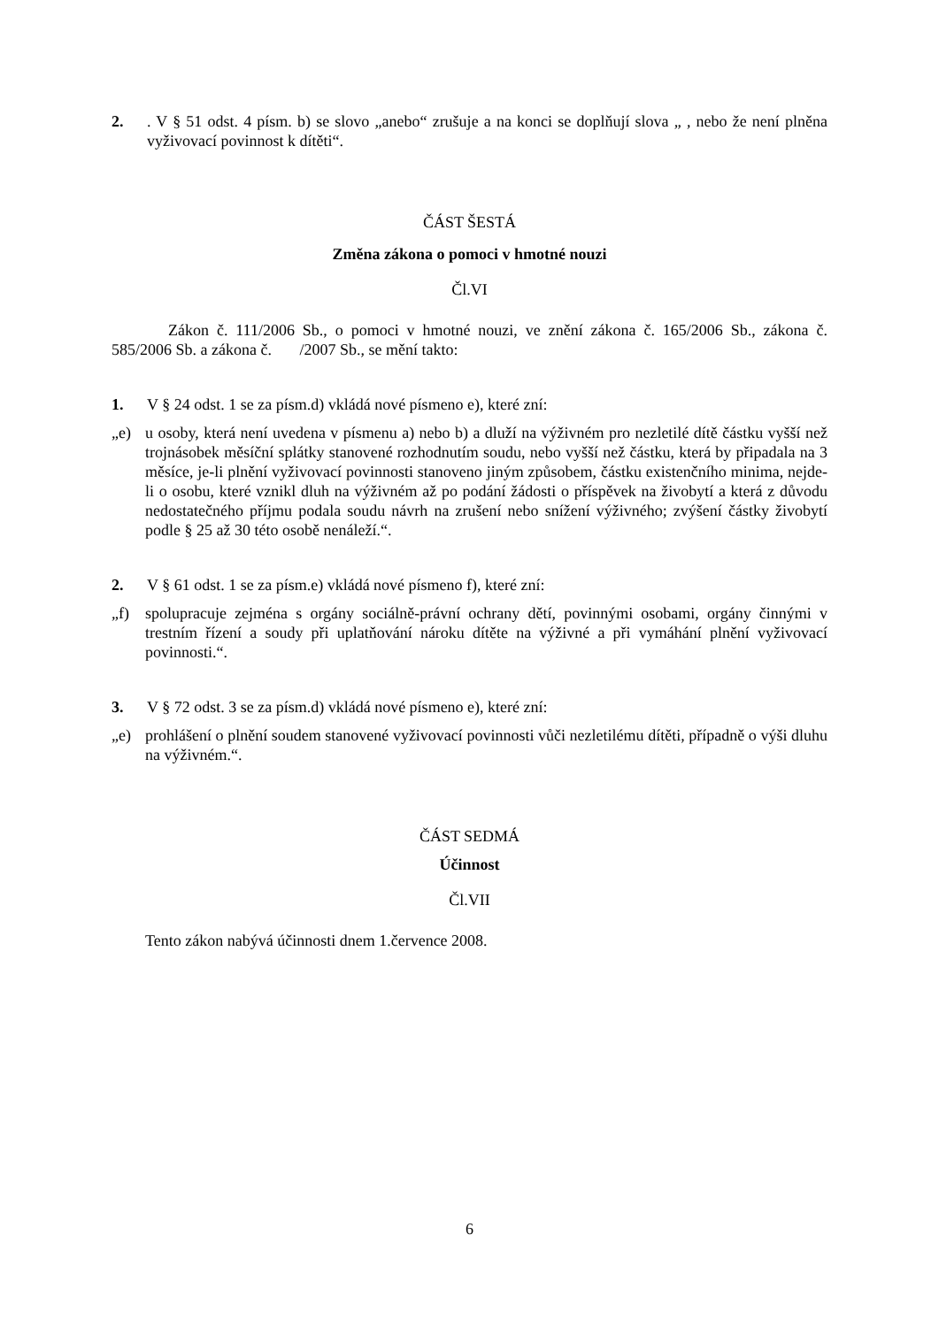2.. V § 51 odst. 4 písm. b) se slovo „anebo“ zrušuje a na konci se doplňují slova „ , nebo že není plněna vyživovací povinnost k dítěti“.
ČÁST ŠESTÁ
Změna zákona o pomoci v hmotné nouzi
Čl.VI
Zákon č. 111/2006 Sb., o pomoci v hmotné nouzi, ve znění zákona č. 165/2006 Sb., zákona č. 585/2006 Sb. a zákona č. /2007 Sb., se mění takto:
1. V § 24 odst. 1 se za písm.d) vkládá nové písmeno e), které zní:
„e) u osoby, která není uvedena v písmenu a) nebo b) a dluží na výživném pro nezletilé dítě částku vyšší než trojnásobek měsíční splátky stanovené rozhodnutím soudu, nebo vyšší než částku, která by připadala na 3 měsíce, je-li plnění vyživovací povinnosti stanoveno jiným způsobem, částku existenčního minima, nejde-li o osobu, které vznikl dluh na výživném až po podání žádosti o příspěvek na živobytí a která z důvodu nedostatečného příjmu podala soudu návrh na zrušení nebo snížení výživného; zvýšení částky živobytí podle § 25 až 30 této osobě nenáleží.“.
2. V § 61 odst. 1 se za písm.e) vkládá nové písmeno f), které zní:
„f) spolupracuje zejména s orgány sociálně-právní ochrany dětí, povinnými osobami, orgány činnými v trestním řízení a soudy při uplatňování nároku dítěte na výživné a při vymáhání plnění vyživovací povinnosti.“.
3. V § 72 odst. 3 se za písm.d) vkládá nové písmeno e), které zní:
„e) prohlášení o plnění soudem stanovené vyživovací povinnosti vůči nezletilému dítěti, případně o výši dluhu na výživném.“.
ČÁST SEDMÁ
Účinnost
Čl.VII
Tento zákon nabývá účinnosti dnem 1.července 2008.
6